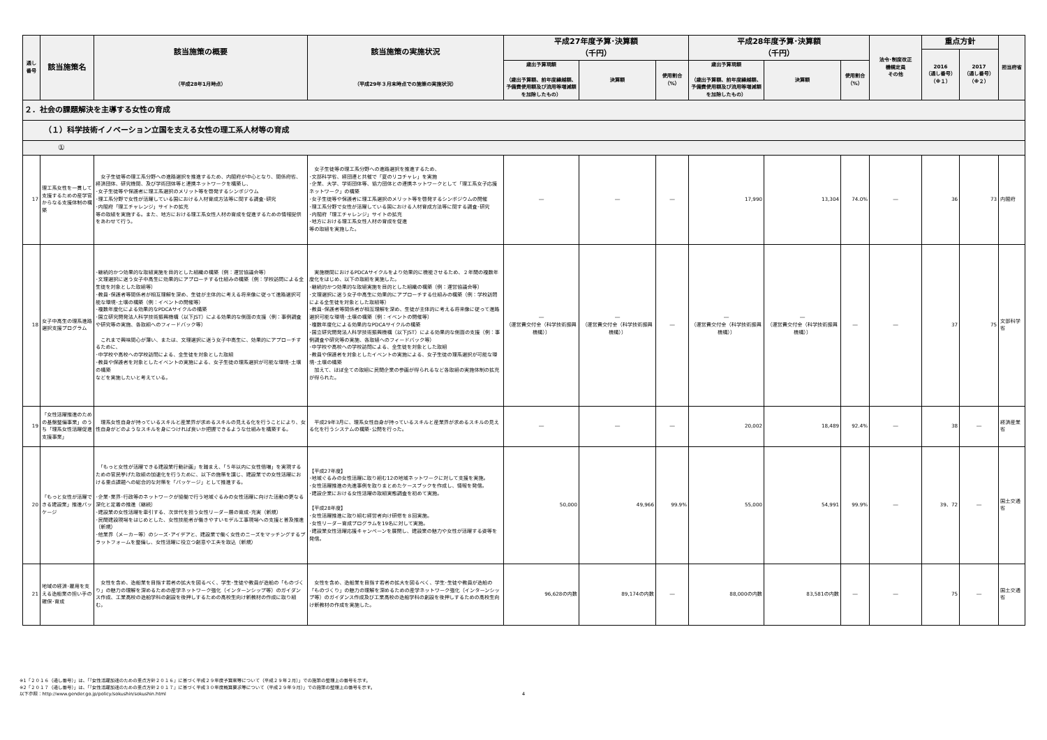| 通し番号 | 該当施策名 | 該当施策の概要 （平成28年1月時点） | 該当施策の実施状況 （平成29年３月末時点での施策の実施状況） | 平成27年度予算･決算額 （千円） | | | 平成28年度予算･決算額 （千円） | | | 法令･制度改正 機構定員 その他 | 重点方針 | | 担当府省 |
| --- | --- | --- | --- | --- | --- | --- | --- | --- | --- | --- | --- | --- | --- |
| | | | | | | | | | | | 2016 （通し番号） （※１） | 2017 （通し番号） （※２） | |
| | | | | 歳出予算現額 （歳出予算額、前年度繰越額、予備費使用額及び流用等増減額を加除したもの） | 決算額 | 使用割合 （%） | 歳出予算現額 （歳出予算額、前年度繰越額、予備費使用額及び流用等増減額を加除したもの） | 決算額 | 使用割合 （%） | | | | |
| ２．社会の課題解決を主導する女性の育成 | | | | | | | | | | | | | |
| （１）科学技術イノベーション立国を支える女性の理工系人材等の育成 | | | | | | | | | | | | | |
| ① | | | | | | | | | | | | | |
| 17 | 理工系女性を一貫して支援するための産学官からなる支援体制の構築 | 女子生徒等の理工系分野への進路選択を推進するため、内閣府が中心となり、関係府省、経済団体、研究機関、及び学術団体等と連携ネットワークを構築し、 ･女子生徒等や保護者に理工系選択のメリット等を啓発するシンポジウム ･理工系分野で女性が活躍している国における人材育成方法等に関する調査･研究 ･内閣府「理工チャレンジ」サイトの拡充 等の取組を実施する。また、地方における理工系女性人材の育成を促進するための情報提供をあわせて行う。 | 女子生徒等の理工系分野への進路選択を推進するため、 ･文部科学省、経団連と共催で「夏のリコチャレ」を実施 ･企業、大学、学術団体等、協力団体との連携ネットワークとして「理工系女子応援ネットワーク」の構築 ･女子生徒等や保護者に理工系選択のメリット等を啓発するシンポジウムの開催 ･理工系分野で女性が活躍している国における人材育成方法等に関する調査･研究 ･内閣府「理工チャレンジ」サイトの拡充 ･地方における理工系女性人材の育成を促進 等の取組を実施した。 | ― | ― | ― | 17,990 | 13,304 | 74.0% | ― | 36 | 73 | 内閣府 |
| 18 | 女子中高生の理系進路選択支援プログラム | ･継続的かつ効果的な取組実施を目的とした組織の構築（例：運営協議会等） ･文理選択に迷う女子中高生に効果的にアプローチする仕組みの構築（例：学校訪問による全生徒を対象とした取組等） ･教員･保護者等関係者が相互理解を深め、生徒が主体的に考える将来像に従って進路選択可能な環境･土壌の構築（例：イベントの開催等） ･複数年度化による効果的なPDCAサイクルの構築 ･国立研究開発法人科学技術振興機構（以下JST）による効果的な側面の支援（例：事例調査や研究等の実施、各取組へのフィードバック等） これまで興味関心が薄い、または、文理選択に迷う女子中高生に、効果的にアプローチするために、 ･中学校や高校への学校訪問による、全生徒を対象とした取組 ･教員や保護者を対象としたイベントの実施による、女子生徒の理系選択が可能な環境･土壌の構築 などを実施したいと考えている。 | 実施機関におけるPDCAサイクルをより効果的に機能させるため、２年間の複数年度化をはじめ、以下の取組を実施した。 ･継続的かつ効果的な取組実施を目的とした組織の構築（例：運営協議会等） ･文理選択に迷う女子中高生に効果的にアプローチする仕組みの構築（例：学校訪問による全生徒を対象とした取組等） ･教員･保護者等関係者が相互理解を深め、生徒が主体的に考える将来像に従って進路選択可能な環境･土壌の構築（例：イベントの開催等） ･複数年度化による効果的なPDCAサイクルの構築 ･国立研究開発法人科学技術振興機構（以下JST）による効果的な側面の支援（例：事例調査や研究等の実施、各取組へのフィードバック等） ･中学校や高校への学校訪問による、全生徒を対象とした取組 ･教員や保護者を対象としたイベントの実施による、女子生徒の理系選択が可能な環境･土壌の構築 加えて、ほぼ全ての取組に民間企業の参画が得られるなど各取組の実施体制の拡充が得られた。 | ― （運営費交付金（科学技術振興機構）） | ― （運営費交付金（科学技術振興機構）） | ― | ― （運営費交付金（科学技術振興機構）） | ― （運営費交付金（科学技術振興機構）） | ― | ― | 37 | 75 | 文部科学省 |
| 19 | 「女性活躍推進のための基盤整備事業」のうち「理系女性活躍促進支援事業」 | 理系女性自身が持っているスキルと産業界が求めるスキルの見える化を行うことにより、女性自身がどのようなスキルを身につければ良いか把握できるような仕組みを構築する。 | 平成29年3月に、理系女性自身が持っているスキルと産業界が求めるスキルの見える化を行うシステムの構築･公開を行った。 | ― | ― | ― | 20,002 | 18,489 | 92.4% | ― | 38 | ― | 経済産業省 |
| 20 | 「もっと女性が活躍できる建設業」推進パッケージ | 「もっと女性が活躍できる建設業行動計画」を踏まえ、「５年以内に女性倍増」を実現するための官民挙げた取組の加速化を行うために、以下の施策を講じ、建設業での女性活躍における重点課題への総合的な対策を「パッケージ」として推進する。 ･企業･業界･行政等のネットワークが協働で行う地域ぐるみの女性活躍に向けた活動の更なる深化と定着の推進（継続） ･建設業の女性活躍を牽引する、次世代を担う女性リーダー層の育成･充実（新規） ･民間建設現場をはじめとした、女性技能者が働きやすいモデル工事現場への支援と普及推進（新規） ･他業界（メーカー等）のシーズ･アイデアと、建設業で働く女性のニーズをマッチングするプラットフォームを整備し、女性活躍に役立つ創意や工夫を取込（新規） | 【平成27年度】 ･地域ぐるみの女性活躍に取り組む12の地域ネットワークに対して支援を実施。 ･女性活躍推進の先進事例を取りまとめたケースブックを作成し、情報を発信。 ･建設企業における女性活躍の取組実態調査を初めて実施。 【平成28年度】 ･女性活躍推進に取り組む経営者向け研修を８回実施。 ･女性リーダー育成プログラムを19名に対して実施。 ･建設業女性活躍応援キャンペーンを展開し、建設業の魅力や女性が活躍する姿等を発信。 | 50,000 | 49,966 | 99.9% | 55,000 | 54,991 | 99.9% | ― | 39、72 | ― | 国土交通省 |
| 21 | 地域の経済･雇用を支える造船業の担い手の確保･育成 | 女性を含め、造船業を目指す若者の拡大を図るべく、学生･生徒や教員が造船の「ものづくり」の魅力の理解を深めるための産学ネットワーク強化（インターンシップ等）のガイダンス作成、工業高校の造船学科の創設を後押しするための高校生向け新教材の作成に取り組む。 | 女性を含め、造船業を目指す若者の拡大を図るべく、学生･生徒や教員が造船の「ものづくり」の魅力の理解を深めるための産学ネットワーク強化（インターンシップ等）のガイダンス作成及び工業高校の造船学科の創設を後押しするための高校生向け新教材の作成を実施した。 | 96,628の内数 | 89,174の内数 | ― | 88,000の内数 | 83,581の内数 | ― | ― | 75 | ― | 国土交通省 |
※1「２０１６（通し番号）」は、「『女性活躍加速のための重点方針２０１６』に基づく平成２９年度予算案等について（平成２９年２月）」での施策の整理上の番号を示す。
※2「２０１７（通し番号）」は、「『女性活躍加速のための重点方針２０１７』に基づく平成３０年度概算要求等について（平成２９年９月）」での施策の整理上の番号を示す。
以下参照：http://www.gender.go.jp/policy/sokushin/sokushin.html 4